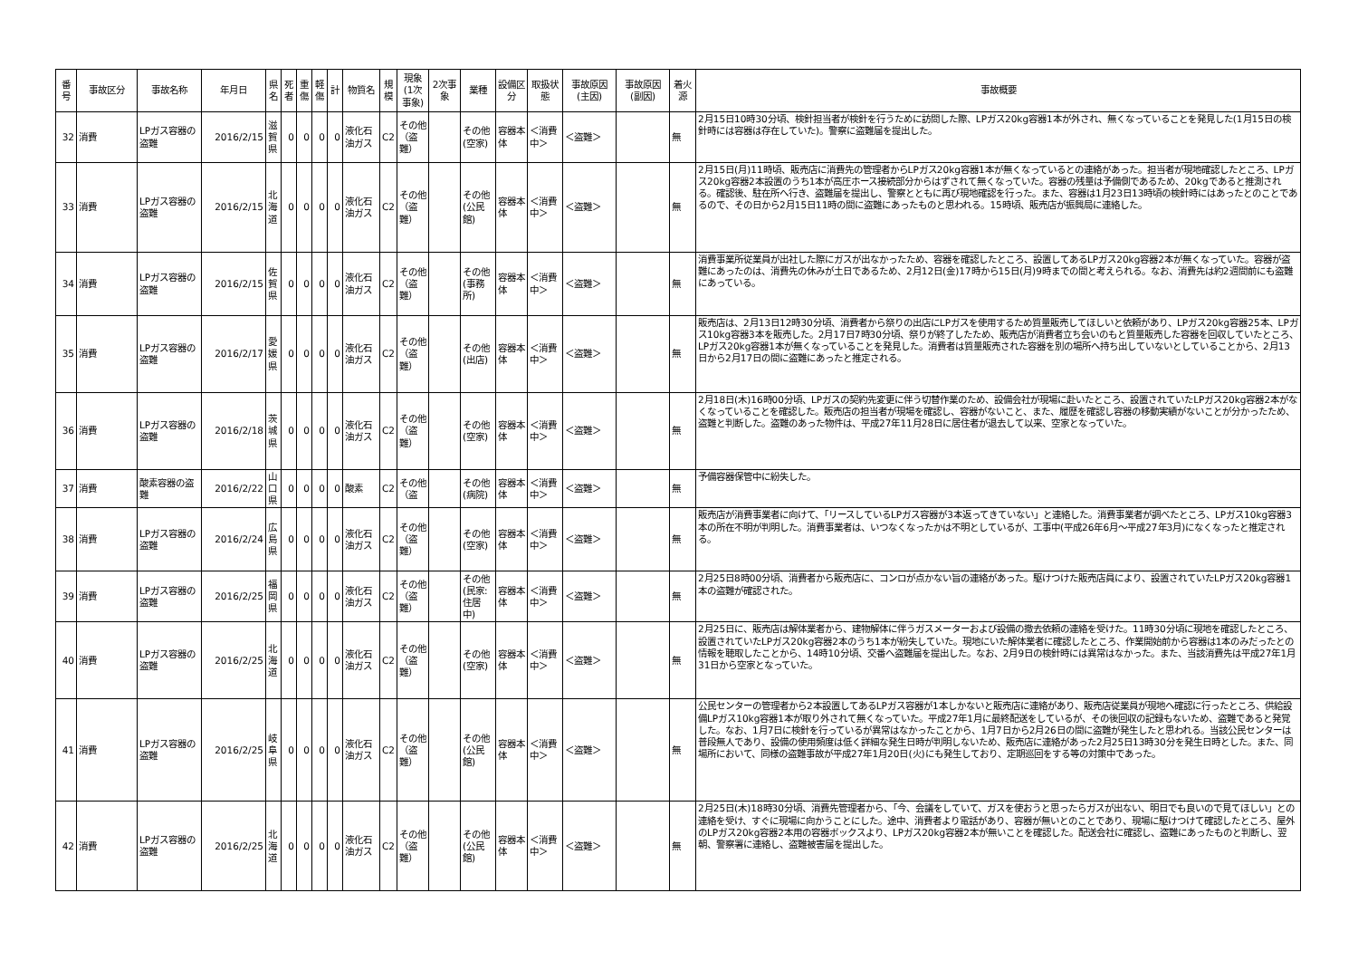| 番号 | 事故区分 | 事故名称 | 年月日 | 県名 | 死者 | 重傷 | 軽傷 | 計 | 物質名 | 規模 | 現象(1次事象) | 2次事象 | 業種 | 設備区分 | 取扱状態 | 事故原因(主因) | 事故原因(副因) | 着火源 | 事故概要 |
| --- | --- | --- | --- | --- | --- | --- | --- | --- | --- | --- | --- | --- | --- | --- | --- | --- | --- | --- | --- |
| 32 | 消費 | LPガス容器の盗難 | 2016/2/15 | 滋賀県 | 0 | 0 | 0 | 0 | 液化石油ガス | C2 | その他（盗難） | | その他(空家) | 容器本体 | ＜消費中＞ | ＜盗難＞ | | 無 | 2月15日10時30分頃、検針担当者が検針を行うために訪問した際、LPガス20kg容器1本が外され、無くなっていることを発見した(1月15日の検針時には容器は存在していた)。警察に盗難届を提出した。 |
| 33 | 消費 | LPガス容器の盗難 | 2016/2/15 | 北海道 | 0 | 0 | 0 | 0 | 液化石油ガス | C2 | その他（盗難） | | その他(公民館) | 容器本体 | ＜消費中＞ | ＜盗難＞ | | 無 | 2月15日(月)11時頃、販売店に消費先の管理者からLPガス20kg容器1本が無くなっているとの連絡があった。担当者が現地確認したところ、LPガス20kg容器2本設置のうち1本が高圧ホース接続部分からはずされて無くなっていた。容器の残量は予備側であるため、20kgであると推測される。確認後、駐在所へ行き、盗難届を提出し、警察とともに再び現地確認を行った。また、容器は1月23日13時頃の検針時にはあったとのことであるので、その日から2月15日11時の間に盗難にあったものと思われる。15時頃、販売店が振興局に連絡した。 |
| 34 | 消費 | LPガス容器の盗難 | 2016/2/15 | 佐賀県 | 0 | 0 | 0 | 0 | 液化石油ガス | C2 | その他（盗難） | | その他(事務所) | 容器本体 | ＜消費中＞ | ＜盗難＞ | | 無 | 消費事業所従業員が出社した際にガスが出なかったため、容器を確認したところ、設置してあるLPガス20kg容器2本が無くなっていた。容器が盗難にあったのは、消費先の休みが土日であるため、2月12日(金)17時から15日(月)9時までの間と考えられる。なお、消費先は約2週間前にも盗難にあっている。 |
| 35 | 消費 | LPガス容器の盗難 | 2016/2/17 | 愛媛県 | 0 | 0 | 0 | 0 | 液化石油ガス | C2 | その他（盗難） | | その他(出店) | 容器本体 | ＜消費中＞ | ＜盗難＞ | | 無 | 販売店は、2月13日12時30分頃、消費者から祭りの出店にLPガスを使用するため質量販売してほしいと依頼があり、LPガス20kg容器25本、LPガス10kg容器3本を販売した。2月17日7時30分頃、祭りが終了したため、販売店が消費者立ち会いのもと質量販売した容器を回収していたところ、LPガス20kg容器1本が無くなっていることを発見した。消費者は質量販売された容器を別の場所へ持ち出していないとしていることから、2月13日から2月17日の間に盗難にあったと推定される。 |
| 36 | 消費 | LPガス容器の盗難 | 2016/2/18 | 茨城県 | 0 | 0 | 0 | 0 | 液化石油ガス | C2 | その他（盗難） | | その他(空家) | 容器本体 | ＜消費中＞ | ＜盗難＞ | | 無 | 2月18日(木)16時00分頃、LPガスの契約先変更に伴う切替作業のため、設備会社が現場に赴いたところ、設置されていたLPガス20kg容器2本がなくなっていることを確認した。販売店の担当者が現場を確認し、容器がないこと、また、履歴を確認し容器の移動実績がないことが分かったため、盗難と判断した。盗難のあった物件は、平成27年11月28日に居住者が退去して以来、空家となっていた。 |
| 37 | 消費 | 酸素容器の盗難 | 2016/2/22 | 山口県 | 0 | 0 | 0 | 0 | 酸素 | C2 | その他（盗 | | その他(病院) | 容器本体 | ＜消費中＞ | ＜盗難＞ | | 無 | 予備容器保管中に紛失した。 |
| 38 | 消費 | LPガス容器の盗難 | 2016/2/24 | 広島県 | 0 | 0 | 0 | 0 | 液化石油ガス | C2 | その他（盗難） | | その他(空家) | 容器本体 | ＜消費中＞ | ＜盗難＞ | | 無 | 販売店が消費事業者に向けて、「リースしているLPガス容器が3本返ってきていない」と連絡した。消費事業者が調べたところ、LPガス10kg容器3本の所在不明が判明した。消費事業者は、いつなくなったかは不明としているが、工事中(平成26年6月～平成27年3月)になくなったと推定される。 |
| 39 | 消費 | LPガス容器の盗難 | 2016/2/25 | 福岡県 | 0 | 0 | 0 | 0 | 液化石油ガス | C2 | その他（盗難） | | その他(民家:住居中) | 容器本体 | ＜消費中＞ | ＜盗難＞ | | 無 | 2月25日8時00分頃、消費者から販売店に、コンロが点かない旨の連絡があった。駆けつけた販売店員により、設置されていたLPガス20kg容器1本の盗難が確認された。 |
| 40 | 消費 | LPガス容器の盗難 | 2016/2/25 | 北海道 | 0 | 0 | 0 | 0 | 液化石油ガス | C2 | その他（盗難） | | その他(空家) | 容器本体 | ＜消費中＞ | ＜盗難＞ | | 無 | 2月25日に、販売店は解体業者から、建物解体に伴うガスメーターおよび設備の撤去依頼の連絡を受けた。11時30分頃に現地を確認したところ、設置されていたLPガス20kg容器2本のうち1本が紛失していた。現地にいた解体業者に確認したところ、作業開始前から容器は1本のみだったとの情報を聴取したことから、14時10分頃、交番へ盗難届を提出した。なお、2月9日の検針時には異常はなかった。また、当該消費先は平成27年1月31日から空家となっていた。 |
| 41 | 消費 | LPガス容器の盗難 | 2016/2/25 | 岐阜県 | 0 | 0 | 0 | 0 | 液化石油ガス | C2 | その他（盗難） | | その他(公民館) | 容器本体 | ＜消費中＞ | ＜盗難＞ | | 無 | 公民センターの管理者から2本設置してあるLPガス容器が1本しかないと販売店に連絡があり、販売店従業員が現地へ確認に行ったところ、供給設備LPガス10kg容器1本が取り外されて無くなっていた。平成27年1月に最終配送をしているが、その後回収の記録もないため、盗難であると発覚した。なお、1月7日に検針を行っているが異常はなかったことから、1月7日から2月26日の間に盗難が発生したと思われる。当該公民センターは普段無人であり、設備の使用頻度は低く詳細な発生日時が判明しないため、販売店に連絡があった2月25日13時30分を発生日時とした。また、同場所において、同様の盗難事故が平成27年1月20日(火)にも発生しており、定期巡回をする等の対策中であった。 |
| 42 | 消費 | LPガス容器の盗難 | 2016/2/25 | 北海道 | 0 | 0 | 0 | 0 | 液化石油ガス | C2 | その他（盗難） | | その他(公民館) | 容器本体 | ＜消費中＞ | ＜盗難＞ | | 無 | 2月25日(木)18時30分頃、消費先管理者から、「今、会議をしていて、ガスを使おうと思ったらガスが出ない、明日でも良いので見てほしい」との連絡を受け、すぐに現場に向かうことにした。途中、消費者より電話があり、容器が無いとのことであり、現場に駆けつけて確認したところ、屋外のLPガス20kg容器2本用の容器ボックスより、LPガス20kg容器2本が無いことを確認した。配送会社に確認し、盗難にあったものと判断し、翌朝、警察署に連絡し、盗難被害届を提出した。 |